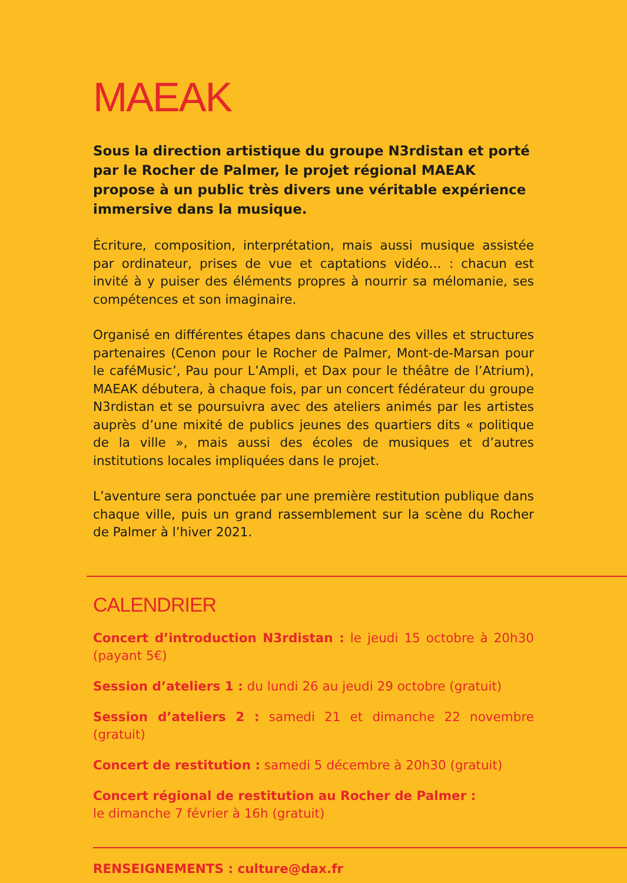MAEAK
Sous la direction artistique du groupe N3rdistan et porté par le Rocher de Palmer, le projet régional MAEAK propose à un public très divers une véritable expérience immersive dans la musique.
Écriture, composition, interprétation, mais aussi musique assistée par ordinateur, prises de vue et captations vidéo… : chacun est invité à y puiser des éléments propres à nourrir sa mélomanie, ses compétences et son imaginaire.
Organisé en différentes étapes dans chacune des villes et structures partenaires (Cenon pour le Rocher de Palmer, Mont-de-Marsan pour le caféMusic’, Pau pour L’Ampli, et Dax pour le théâtre de l’Atrium), MAEAK débutera, à chaque fois, par un concert fédérateur du groupe N3rdistan et se poursuivra avec des ateliers animés par les artistes auprès d’une mixité de publics jeunes des quartiers dits « politique de la ville », mais aussi des écoles de musiques et d’autres institutions locales impliquées dans le projet.
L’aventure sera ponctuée par une première restitution publique dans chaque ville, puis un grand rassemblement sur la scène du Rocher de Palmer à l’hiver 2021.
CALENDRIER
Concert d’introduction N3rdistan : le jeudi 15 octobre à 20h30 (payant 5€)
Session d’ateliers 1 : du lundi 26 au jeudi 29 octobre (gratuit)
Session d’ateliers 2 : samedi 21 et dimanche 22 novembre (gratuit)
Concert de restitution : samedi 5 décembre à 20h30 (gratuit)
Concert régional de restitution au Rocher de Palmer :
le dimanche 7 février à 16h (gratuit)
RENSEIGNEMENTS : culture@dax.fr